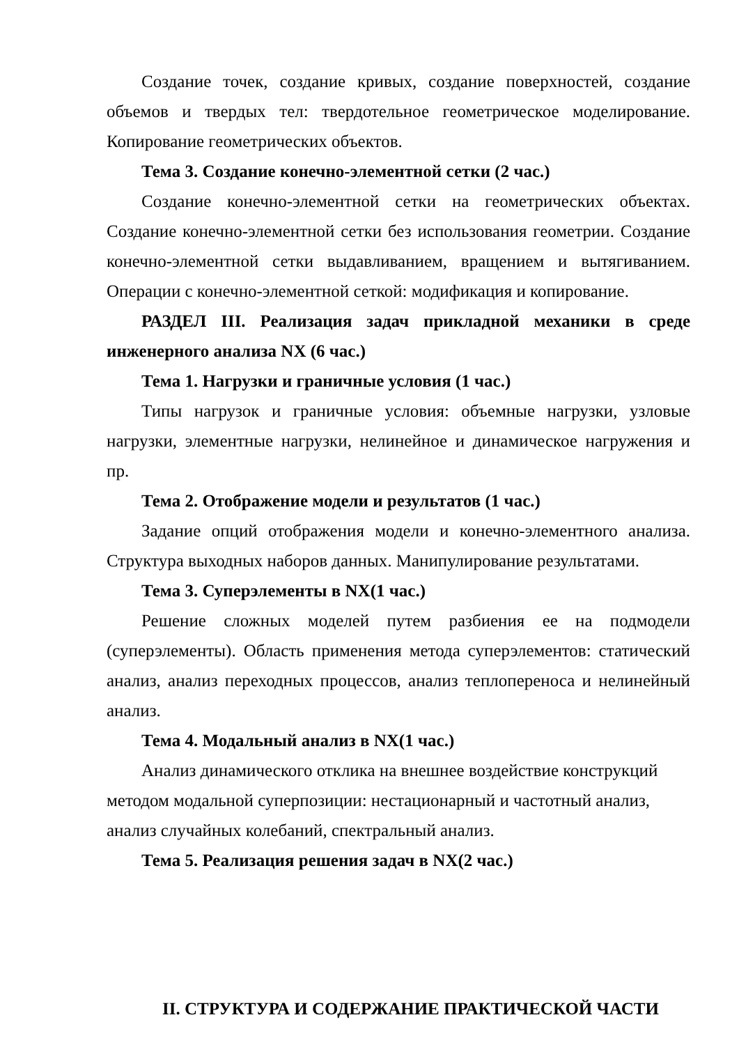Создание точек, создание кривых, создание поверхностей, создание объемов и твердых тел: твердотельное геометрическое моделирование. Копирование геометрических объектов.
Тема 3. Создание конечно-элементной сетки (2 час.)
Создание конечно-элементной сетки на геометрических объектах. Создание конечно-элементной сетки без использования геометрии. Создание конечно-элементной сетки выдавливанием, вращением и вытягиванием. Операции с конечно-элементной сеткой: модификация и копирование.
РАЗДЕЛ III. Реализация задач прикладной механики в среде инженерного анализа NX (6 час.)
Тема 1. Нагрузки и граничные условия (1 час.)
Типы нагрузок и граничные условия: объемные нагрузки, узловые нагрузки, элементные нагрузки, нелинейное и динамическое нагружения и пр.
Тема 2. Отображение модели и результатов (1 час.)
Задание опций отображения модели и конечно-элементного анализа. Структура выходных наборов данных. Манипулирование результатами.
Тема 3. Суперэлементы в NX(1 час.)
Решение сложных моделей путем разбиения ее на подмодели (суперэлементы). Область применения метода суперэлементов: статический анализ, анализ переходных процессов, анализ теплопереноса и нелинейный анализ.
Тема 4. Модальный анализ в NX(1 час.)
Анализ динамического отклика на внешнее воздействие конструкций методом модальной суперпозиции: нестационарный и частотный анализ, анализ случайных колебаний, спектральный анализ.
Тема 5. Реализация решения задач в NX(2 час.)
II. СТРУКТУРА И СОДЕРЖАНИЕ ПРАКТИЧЕСКОЙ ЧАСТИ